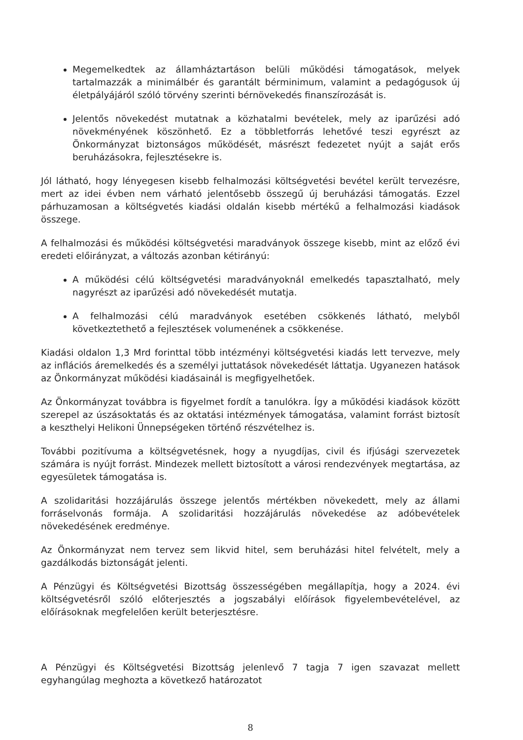Megemelkedtek az államháztartáson belüli működési támogatások, melyek tartalmazzák a minimálbér és garantált bérminimum, valamint a pedagógusok új életpályájáról szóló törvény szerinti bérnövekedés finanszírozását is.
Jelentős növekedést mutatnak a közhatalmi bevételek, mely az iparűzési adó növekményének köszönhető. Ez a többletforrás lehetővé teszi egyrészt az Önkormányzat biztonságos működését, másrészt fedezetet nyújt a saját erős beruházásokra, fejlesztésekre is.
Jól látható, hogy lényegesen kisebb felhalmozási költségvetési bevétel került tervezésre, mert az idei évben nem várható jelentősebb összegű új beruházási támogatás. Ezzel párhuzamosan a költségvetés kiadási oldalán kisebb mértékű a felhalmozási kiadások összege.
A felhalmozási és működési költségvetési maradványok összege kisebb, mint az előző évi eredeti előirányzat, a változás azonban kétirányú:
A működési célú költségvetési maradványoknál emelkedés tapasztalható, mely nagyrészt az iparűzési adó növekedését mutatja.
A felhalmozási célú maradványok esetében csökkenés látható, melyből következtethető a fejlesztések volumenének a csökkenése.
Kiadási oldalon 1,3 Mrd forinttal több intézményi költségvetési kiadás lett tervezve, mely az inflációs áremelkedés és a személyi juttatások növekedését láttatja. Ugyanezen hatások az Önkormányzat működési kiadásainál is megfigyelhetőek.
Az Önkormányzat továbbra is figyelmet fordít a tanulókra. Így a működési kiadások között szerepel az úszásoktatás és az oktatási intézmények támogatása, valamint forrást biztosít a keszthelyi Helikoni Ünnepségeken történő részvételhez is.
További pozitívuma a költségvetésnek, hogy a nyugdíjas, civil és ifjúsági szervezetek számára is nyújt forrást. Mindezek mellett biztosított a városi rendezvények megtartása, az egyesületek támogatása is.
A szolidaritási hozzájárulás összege jelentős mértékben növekedett, mely az állami forráselvonás formája. A szolidaritási hozzájárulás növekedése az adóbevételek növekedésének eredménye.
Az Önkormányzat nem tervez sem likvid hitel, sem beruházási hitel felvételt, mely a gazdálkodás biztonságát jelenti.
A Pénzügyi és Költségvetési Bizottság összességében megállapítja, hogy a 2024. évi költségvetésről szóló előterjesztés a jogszabályi előírások figyelembevételével, az előírásoknak megfelelően került beterjesztésre.
A Pénzügyi és Költségvetési Bizottság jelenlevő 7 tagja 7 igen szavazat mellett egyhangúlag meghozta a következő határozatot
8